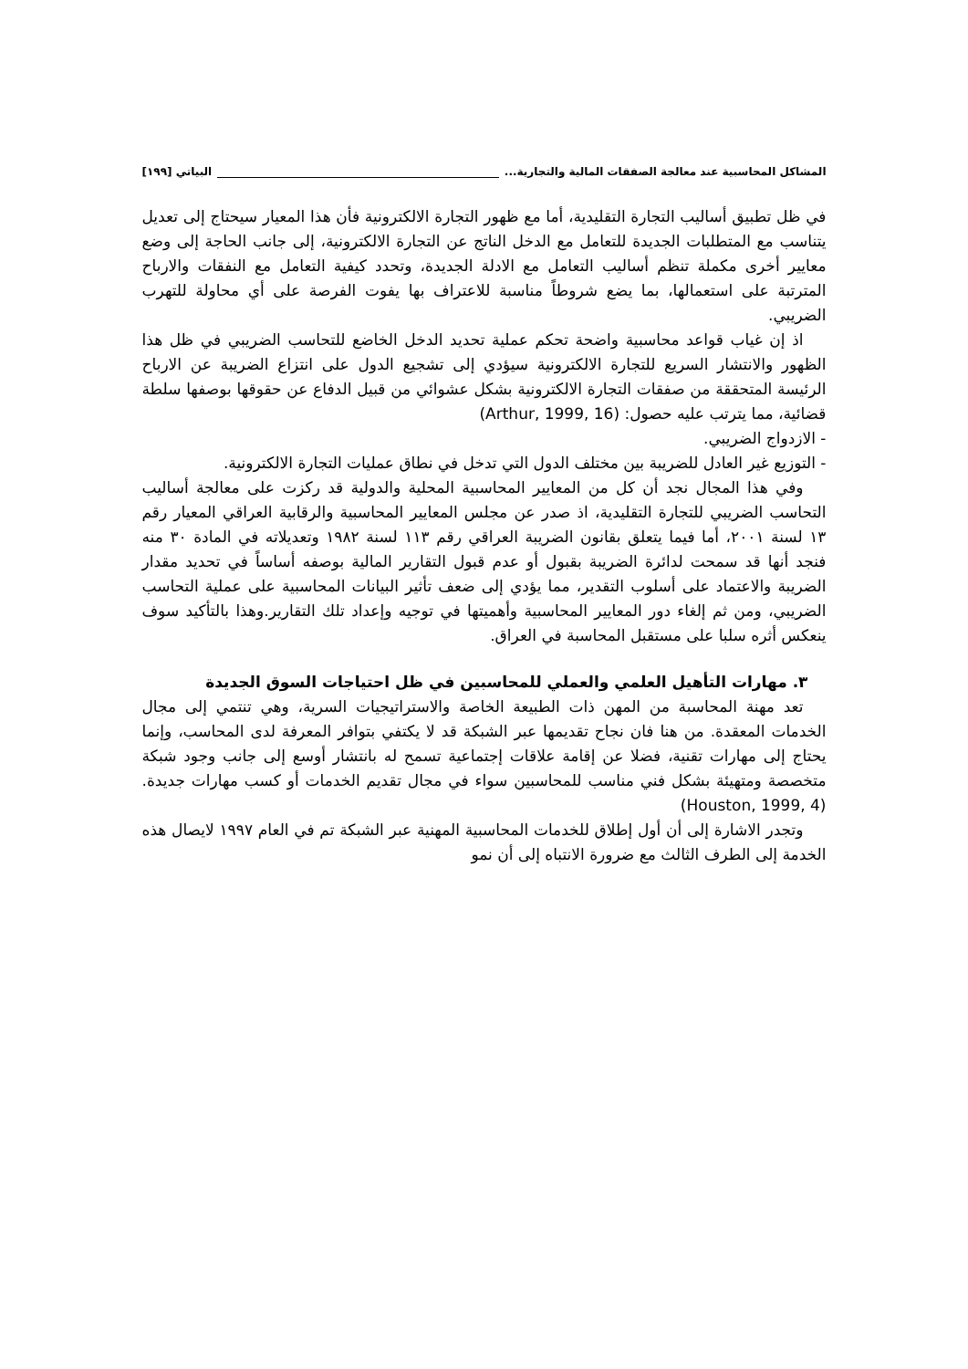المشاكل المحاسبية عند معالجة الصفقات المالية والتجارية... البياتي [١٩٩]
في ظل تطبيق أساليب التجارة التقليدية، أما مع ظهور التجارة الالكترونية فأن هذا المعيار سيحتاج إلى تعديل يتناسب مع المتطلبات الجديدة للتعامل مع الدخل الناتج عن التجارة الالكترونية، إلى جانب الحاجة إلى وضع معايير أخرى مكملة تنظم أساليب التعامل مع الادلة الجديدة، وتحدد كيفية التعامل مع النفقات والارباح المترتبة على استعمالها، بما يضع شروطاً مناسبة للاعتراف بها يفوت الفرصة على أي محاولة للتهرب الضريبي.
اذ إن غياب قواعد محاسبية واضحة تحكم عملية تحديد الدخل الخاضع للتحاسب الضريبي في ظل هذا الظهور والانتشار السريع للتجارة الالكترونية سيؤدي إلى تشجيع الدول على انتزاع الضريبة عن الارباح الرئيسة المتحققة من صفقات التجارة الالكترونية بشكل عشوائي من قبيل الدفاع عن حقوقها بوصفها سلطة قضائية، مما يترتب عليه حصول: (Arthur, 1999, 16)
- الازدواج الضريبي.
- التوزيع غير العادل للضريبة بين مختلف الدول التي تدخل في نطاق عمليات التجارة الالكترونية.
وفي هذا المجال نجد أن كل من المعايير المحاسبية المحلية والدولية قد ركزت على معالجة أساليب التحاسب الضريبي للتجارة التقليدية، اذ صدر عن مجلس المعايير المحاسبية والرقابية العراقي المعيار رقم ١٣ لسنة ٢٠٠١، أما فيما يتعلق بقانون الضريبة العراقي رقم ١١٣ لسنة ١٩٨٢ وتعديلاته في المادة ٣٠ منه فنجد أنها قد سمحت لدائرة الضريبة بقبول أو عدم قبول التقارير المالية بوصفه أساساً في تحديد مقدار الضريبة والاعتماد على أسلوب التقدير، مما يؤدي إلى ضعف تأثير البيانات المحاسبية على عملية التحاسب الضريبي، ومن ثم إلغاء دور المعايير المحاسبية وأهميتها في توجيه وإعداد تلك التقارير.وهذا بالتأكيد سوف ينعكس أثره سلبا على مستقبل المحاسبة في العراق.
٣. مهارات التأهيل العلمي والعملي للمحاسبين في ظل احتياجات السوق الجديدة
تعد مهنة المحاسبة من المهن ذات الطبيعة الخاصة والاستراتيجيات السرية، وهي تنتمي إلى مجال الخدمات المعقدة. من هنا فان نجاح تقديمها عبر الشبكة قد لا يكتفي بتوافر المعرفة لدى المحاسب، وإنما يحتاج إلى مهارات تقنية، فضلا عن إقامة علاقات إجتماعية تسمح له بانتشار أوسع إلى جانب وجود شبكة متخصصة ومتهيئة بشكل فني مناسب للمحاسبين سواء في مجال تقديم الخدمات أو كسب مهارات جديدة.(Houston, 1999, 4)
وتجدر الاشارة إلى أن أول إطلاق للخدمات المحاسبية المهنية عبر الشبكة تم في العام ١٩٩٧ لايصال هذه الخدمة إلى الطرف الثالث مع ضرورة الانتباه إلى أن نمو